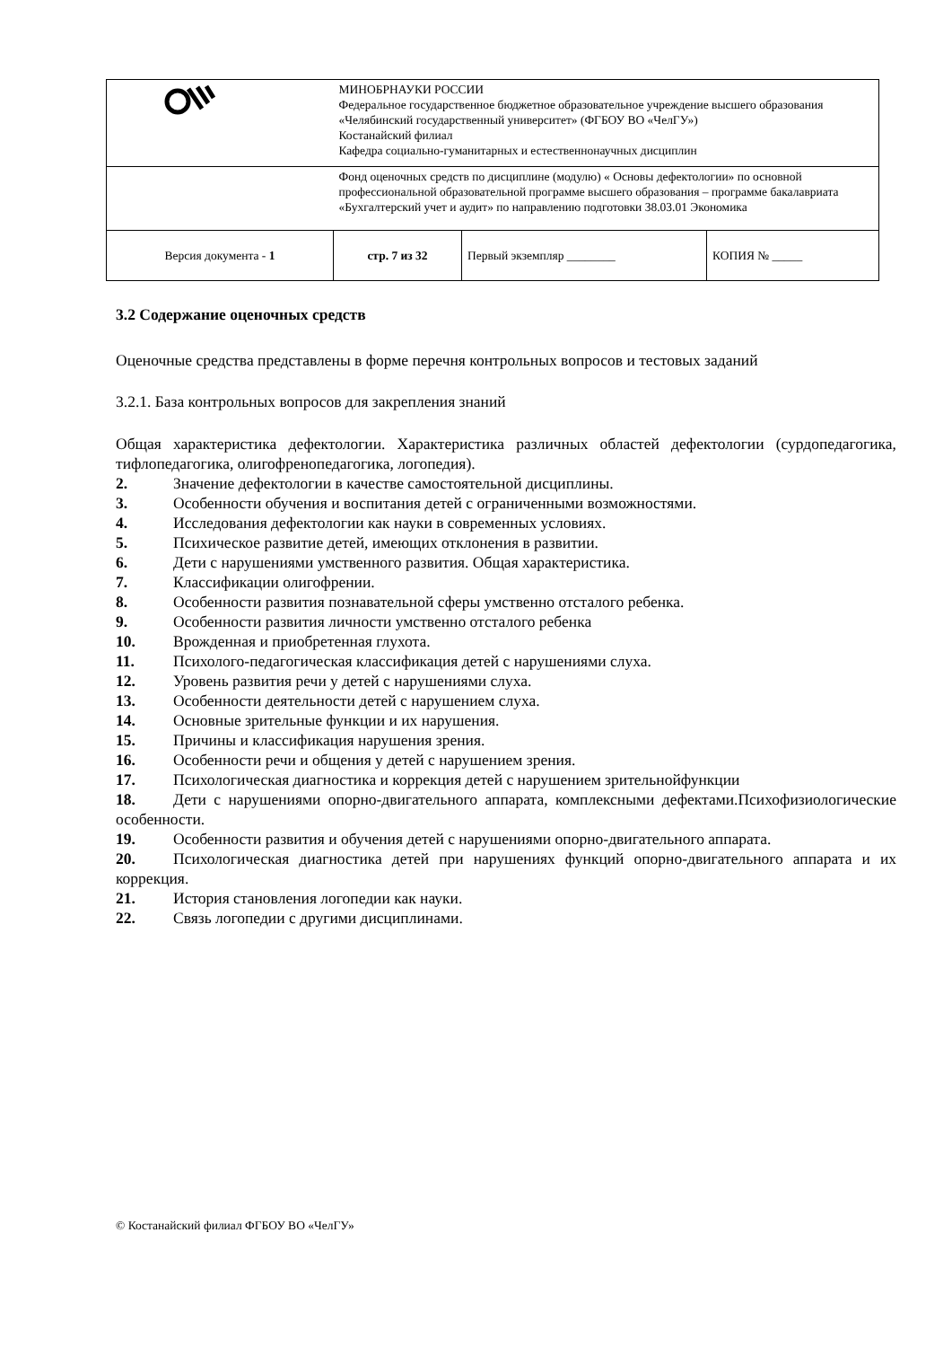| | МИНОБРНАУКИ РОССИИ Федеральное государственное бюджетное образовательное учреждение высшего образования «Челябинский государственный университет» (ФГБОУ ВО «ЧелГУ») Костанайский филиал Кафедра социально-гуманитарных и естественнонаучных дисциплин | | |
| | Фонд оценочных средств по дисциплине (модулю) « Основы дефектологии» по основной профессиональной образовательной программе высшего образования – программе бакалавриата «Бухгалтерский учет и аудит» по направлению подготовки 38.03.01 Экономика | | |
| Версия документа - 1 | стр. 7 из 32 | Первый экземпляр ________ | КОПИЯ № _____ |
3.2 Содержание оценочных средств
Оценочные средства представлены в форме перечня контрольных вопросов и тестовых заданий
3.2.1. База контрольных вопросов для закрепления знаний
Общая характеристика дефектологии. Характеристика различных областей дефектологии (сурдопедагогика, тифлопедагогика, олигофренопедагогика, логопедия).
2. Значение дефектологии в качестве самостоятельной дисциплины.
3. Особенности обучения и воспитания детей с ограниченными возможностями.
4. Исследования дефектологии как науки в современных условиях.
5. Психическое развитие детей, имеющих отклонения в развитии.
6. Дети с нарушениями умственного развития. Общая характеристика.
7. Классификации олигофрении.
8. Особенности развития познавательной сферы умственно отсталого ребенка.
9. Особенности развития личности умственно отсталого ребенка
10. Врожденная и приобретенная глухота.
11. Психолого-педагогическая классификация детей с нарушениями слуха.
12. Уровень развития речи у детей с нарушениями слуха.
13. Особенности деятельности детей с нарушением слуха.
14. Основные зрительные функции и их нарушения.
15. Причины и классификация нарушения зрения.
16. Особенности речи и общения у детей с нарушением зрения.
17. Психологическая диагностика и коррекция детей с нарушением зрительнойфункции
18. Дети с нарушениями опорно-двигательного аппарата, комплексными дефектами.Психофизиологические особенности.
19. Особенности развития и обучения детей с нарушениями опорно-двигательного аппарата.
20. Психологическая диагностика детей при нарушениях функций опорно-двигательного аппарата и их коррекция.
21. История становления логопедии как науки.
22. Связь логопедии с другими дисциплинами.
© Костанайский филиал ФГБОУ ВО «ЧелГУ»